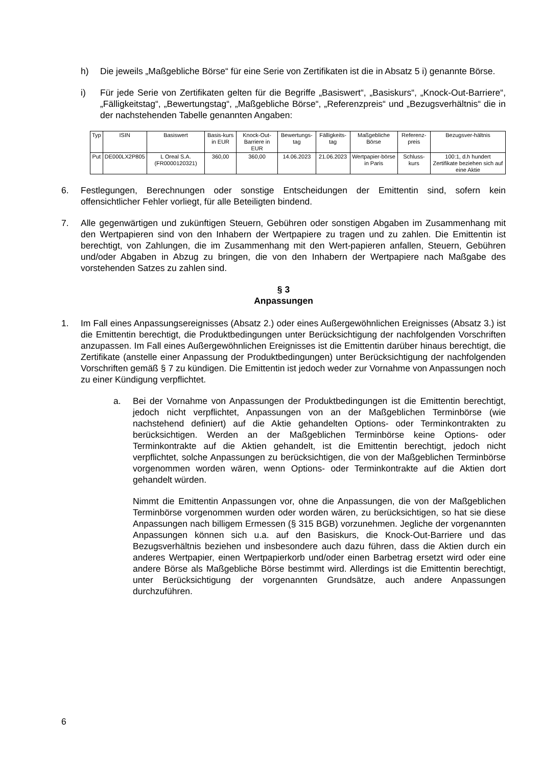h) Die jeweils „Maßgebliche Börse“ für eine Serie von Zertifikaten ist die in Absatz 5 i) genannte Börse.
i) Für jede Serie von Zertifikaten gelten für die Begriffe „Basiswert“, „Basiskurs“, „Knock-Out-Barriere“, „Fälligkeitstag“, „Bewertungstag“, „Maßgebliche Börse“, „Referenzpreis“ und „Bezugsverhältnis“ die in der nachstehenden Tabelle genannten Angaben:
| Typ | ISIN | Basiswert | Basis-kurs in EUR | Knock-Out-Barriere in EUR | Bewertungs-tag | Fälligkeits-tag | Maßgebliche Börse | Referenz-preis | Bezugsver-hältnis |
| --- | --- | --- | --- | --- | --- | --- | --- | --- | --- |
| Put | DE000LX2P805 | L Oreal S.A. (FR0000120321) | 360,00 | 360,00 | 14.06.2023 | 21.06.2023 | Wertpapier-börse in Paris | Schluss-kurs | 100:1, d.h hundert Zertifikate beziehen sich auf eine Aktie |
6. Festlegungen, Berechnungen oder sonstige Entscheidungen der Emittentin sind, sofern kein offensichtlicher Fehler vorliegt, für alle Beteiligten bindend.
7. Alle gegenwärtigen und zukünftigen Steuern, Gebühren oder sonstigen Abgaben im Zusammenhang mit den Wertpapieren sind von den Inhabern der Wertpapiere zu tragen und zu zahlen. Die Emittentin ist berechtigt, von Zahlungen, die im Zusammenhang mit den Wert-papieren anfallen, Steuern, Gebühren und/oder Abgaben in Abzug zu bringen, die von den Inhabern der Wertpapiere nach Maßgabe des vorstehenden Satzes zu zahlen sind.
§ 3
Anpassungen
1. Im Fall eines Anpassungsereignisses (Absatz 2.) oder eines Außergewöhnlichen Ereignisses (Absatz 3.) ist die Emittentin berechtigt, die Produktbedingungen unter Berücksichtigung der nachfolgenden Vorschriften anzupassen. Im Fall eines Außergewöhnlichen Ereignisses ist die Emittentin darüber hinaus berechtigt, die Zertifikate (anstelle einer Anpassung der Produktbedingungen) unter Berücksichtigung der nachfolgenden Vorschriften gemäß § 7 zu kündigen. Die Emittentin ist jedoch weder zur Vornahme von Anpassungen noch zu einer Kündigung verpflichtet.
a. Bei der Vornahme von Anpassungen der Produktbedingungen ist die Emittentin berechtigt, jedoch nicht verpflichtet, Anpassungen von an der Maßgeblichen Terminbörse (wie nachstehend definiert) auf die Aktie gehandelten Options- oder Terminkontrakten zu berücksichtigen. Werden an der Maßgeblichen Terminbörse keine Options- oder Terminkontrakte auf die Aktien gehandelt, ist die Emittentin berechtigt, jedoch nicht verpflichtet, solche Anpassungen zu berücksichtigen, die von der Maßgeblichen Terminbörse vorgenommen worden wären, wenn Options- oder Terminkontrakte auf die Aktien dort gehandelt würden.
Nimmt die Emittentin Anpassungen vor, ohne die Anpassungen, die von der Maßgeblichen Terminbörse vorgenommen wurden oder worden wären, zu berücksichtigen, so hat sie diese Anpassungen nach billigem Ermessen (§ 315 BGB) vorzunehmen. Jegliche der vorgenannten Anpassungen können sich u.a. auf den Basiskurs, die Knock-Out-Barriere und das Bezugsverhältnis beziehen und insbesondere auch dazu führen, dass die Aktien durch ein anderes Wertpapier, einen Wertpapierkorb und/oder einen Barbetrag ersetzt wird oder eine andere Börse als Maßgebliche Börse bestimmt wird. Allerdings ist die Emittentin berechtigt, unter Berücksichtigung der vorgenannten Grundsätze, auch andere Anpassungen durchzuführen.
6